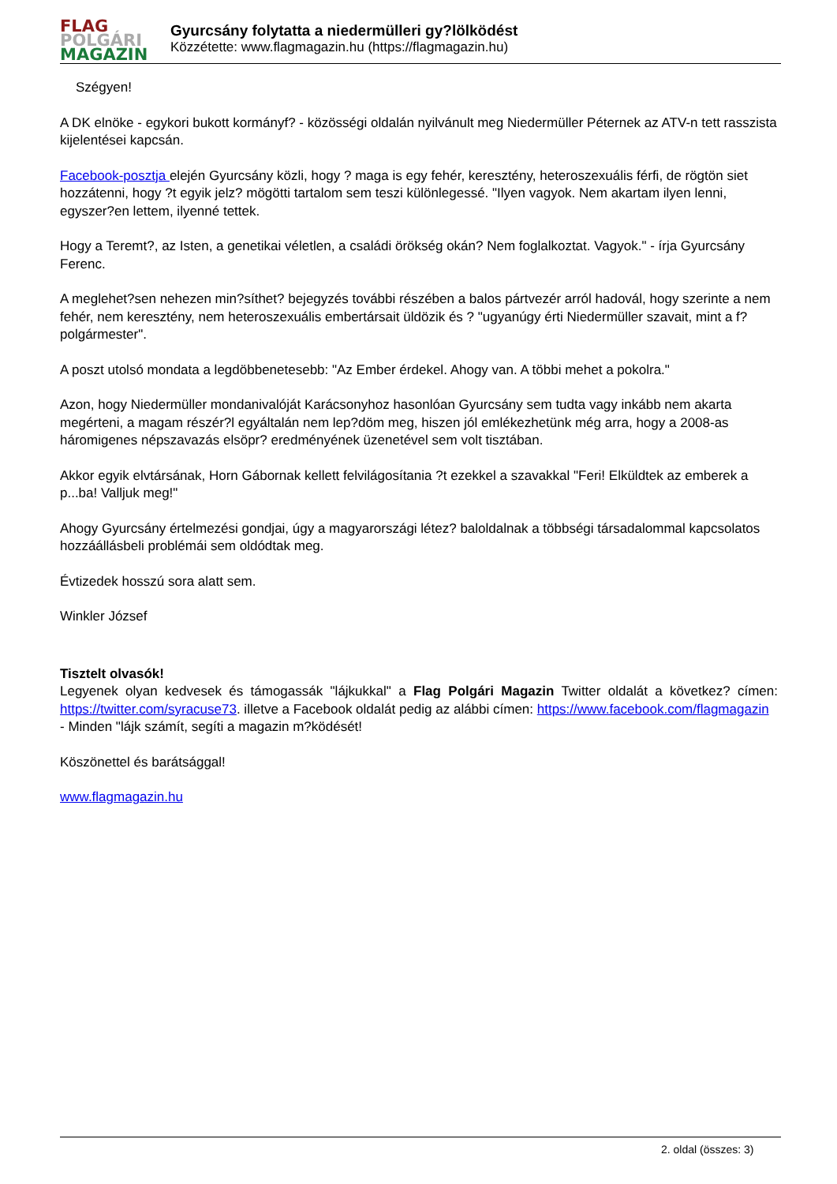FLAG
POLGÁRI
MAGAZIN
Gyurcsány folytatta a niedermülleri gy?lölködést
Közzétette: www.flagmagazin.hu (https://flagmagazin.hu)
Szégyen!
A DK elnöke - egykori bukott kormányf? - közösségi oldalán nyilvánult meg Niedermüller Péternek az ATV-n tett rasszista kijelentései kapcsán.
Facebook-posztja elején Gyurcsány közli, hogy ? maga is egy fehér, keresztény, heteroszexuális férfi, de rögtön siet hozzátenni, hogy ?t egyik jelz? mögötti tartalom sem teszi különlegessé. "Ilyen vagyok. Nem akartam ilyen lenni, egyszer?en lettem, ilyenné tettek.
Hogy a Teremt?, az Isten, a genetikai véletlen, a családi örökség okán? Nem foglalkoztat. Vagyok." - írja Gyurcsány Ferenc.
A meglehet?sen nehezen min?síthet? bejegyzés további részében a balos pártvezér arról hadovál, hogy szerinte a nem fehér, nem keresztény, nem heteroszexuális embertársait üldözik és ? "ugyanúgy érti Niedermüller szavait, mint a f?polgármester".
A poszt utolsó mondata a legdöbbenetesebb: "Az Ember érdekel. Ahogy van. A többi mehet a pokolra."
Azon, hogy Niedermüller mondanivalóját Karácsonyhoz hasonlóan Gyurcsány sem tudta vagy inkább nem akarta megérteni, a magam részér?l egyáltalán nem lep?döm meg, hiszen jól emlékezhetünk még arra, hogy a 2008-as háromigenes népszavazás elsöpr? eredményének üzenetével sem volt tisztában.
Akkor egyik elvtársának, Horn Gábornak kellett felvilágosítania ?t ezekkel a szavakkal "Feri! Elküldtek az emberek a p...ba! Valljuk meg!"
Ahogy Gyurcsány értelmezési gondjai, úgy a magyarországi létez? baloldalnak a többségi társadalommal kapcsolatos hozzáállásbeli problémái sem oldódtak meg.
Évtizedek hosszú sora alatt sem.
Winkler József
Tisztelt olvasók!
Legyenek olyan kedvesek és támogassák "lájkukkal" a Flag Polgári Magazin Twitter oldalát a következ? címen: https://twitter.com/syracuse73. illetve a Facebook oldalát pedig az alábbi címen: https://www.facebook.com/flagmagazin
- Minden "lájk számít, segíti a magazin m?ködését!
Köszönettel és barátsággal!
www.flagmagazin.hu
2. oldal (összes: 3)